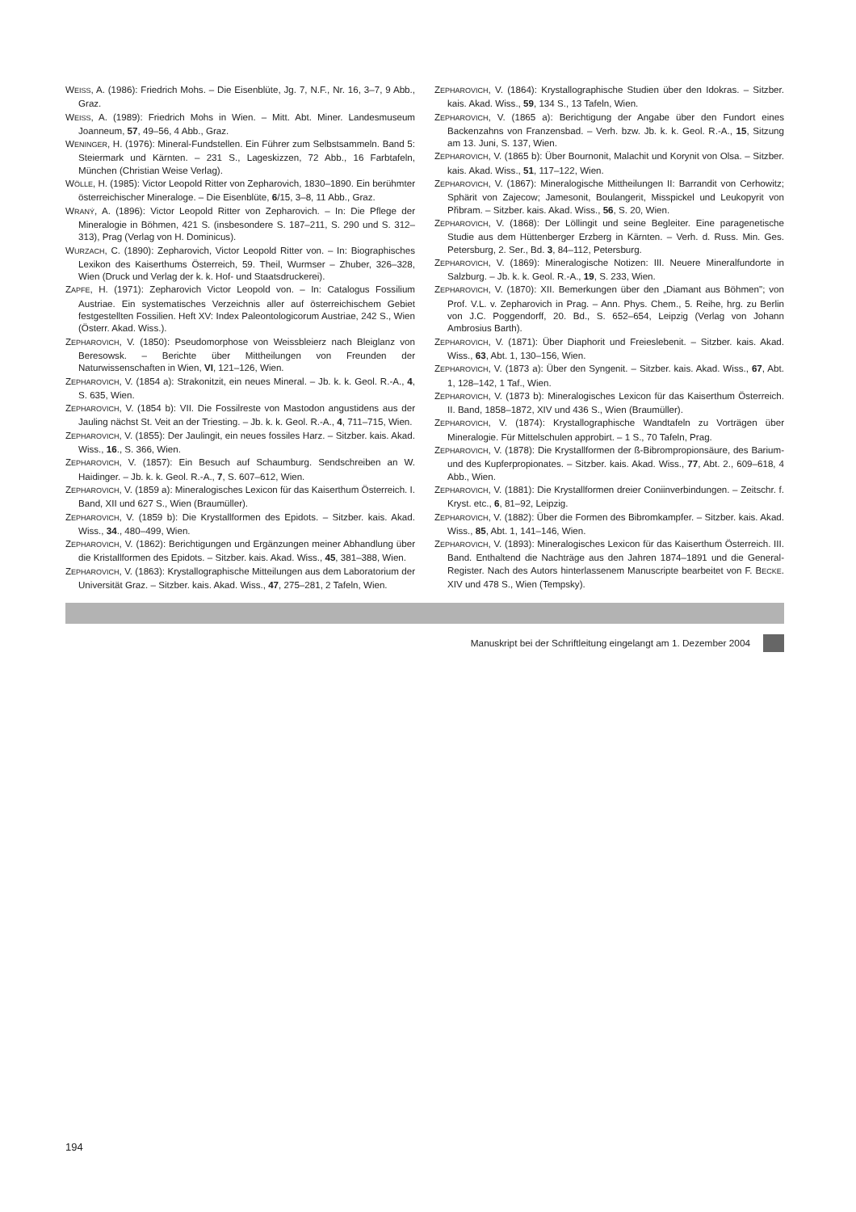WEISS, A. (1986): Friedrich Mohs. – Die Eisenblüte, Jg. 7, N.F., Nr. 16, 3–7, 9 Abb., Graz.
WEISS, A. (1989): Friedrich Mohs in Wien. – Mitt. Abt. Miner. Landesmuseum Joanneum, 57, 49–56, 4 Abb., Graz.
WENINGER, H. (1976): Mineral-Fundstellen. Ein Führer zum Selbstsammeln. Band 5: Steiermark und Kärnten. – 231 S., Lageskizzen, 72 Abb., 16 Farbtafeln, München (Christian Weise Verlag).
WÖLLE, H. (1985): Victor Leopold Ritter von Zepharovich, 1830–1890. Ein berühmter österreichischer Mineraloge. – Die Eisenblüte, 6/15, 3–8, 11 Abb., Graz.
WRANÝ, A. (1896): Victor Leopold Ritter von Zepharovich. – In: Die Pflege der Mineralogie in Böhmen, 421 S. (insbesondere S. 187–211, S. 290 und S. 312–313), Prag (Verlag von H. Dominicus).
WURZACH, C. (1890): Zepharovich, Victor Leopold Ritter von. – In: Biographisches Lexikon des Kaiserthums Österreich, 59. Theil, Wurmser – Zhuber, 326–328, Wien (Druck und Verlag der k. k. Hof- und Staatsdruckerei).
ZAPFE, H. (1971): Zepharovich Victor Leopold von. – In: Catalogus Fossilium Austriae. Ein systematisches Verzeichnis aller auf österreichischem Gebiet festgestellten Fossilien. Heft XV: Index Paleontologicorum Austriae, 242 S., Wien (Österr. Akad. Wiss.).
ZEPHAROVICH, V. (1850): Pseudomorphose von Weissbleierz nach Bleiglanz von Beresowsk. – Berichte über Mittheilungen von Freunden der Naturwissenschaften in Wien, VI, 121–126, Wien.
ZEPHAROVICH, V. (1854 a): Strakonitzit, ein neues Mineral. – Jb. k. k. Geol. R.-A., 4, S. 635, Wien.
ZEPHAROVICH, V. (1854 b): VII. Die Fossilreste von Mastodon angustidens aus der Jauling nächst St. Veit an der Triesting. – Jb. k. k. Geol. R.-A., 4, 711–715, Wien.
ZEPHAROVICH, V. (1855): Der Jaulingit, ein neues fossiles Harz. – Sitzber. kais. Akad. Wiss., 16., S. 366, Wien.
ZEPHAROVICH, V. (1857): Ein Besuch auf Schaumburg. Sendschreiben an W. Haidinger. – Jb. k. k. Geol. R.-A., 7, S. 607–612, Wien.
ZEPHAROVICH, V. (1859 a): Mineralogisches Lexicon für das Kaiserthum Österreich. I. Band, XII und 627 S., Wien (Braumüller).
ZEPHAROVICH, V. (1859 b): Die Krystallformen des Epidots. – Sitzber. kais. Akad. Wiss., 34., 480–499, Wien.
ZEPHAROVICH, V. (1862): Berichtigungen und Ergänzungen meiner Abhandlung über die Kristallformen des Epidots. – Sitzber. kais. Akad. Wiss., 45, 381–388, Wien.
ZEPHAROVICH, V. (1863): Krystallographische Mitteilungen aus dem Laboratorium der Universität Graz. – Sitzber. kais. Akad. Wiss., 47, 275–281, 2 Tafeln, Wien.
ZEPHAROVICH, V. (1864): Krystallographische Studien über den Idokras. – Sitzber. kais. Akad. Wiss., 59, 134 S., 13 Tafeln, Wien.
ZEPHAROVICH, V. (1865 a): Berichtigung der Angabe über den Fundort eines Backenzahns von Franzensbad. – Verh. bzw. Jb. k. k. Geol. R.-A., 15, Sitzung am 13. Juni, S. 137, Wien.
ZEPHAROVICH, V. (1865 b): Über Bournonit, Malachit und Korynit von Olsa. – Sitzber. kais. Akad. Wiss., 51, 117–122, Wien.
ZEPHAROVICH, V. (1867): Mineralogische Mittheilungen II: Barrandit von Cerhowitz; Sphärit von Zajecow; Jamesonit, Boulangerit, Misspickel und Leukopyrit von Přibram. – Sitzber. kais. Akad. Wiss., 56, S. 20, Wien.
ZEPHAROVICH, V. (1868): Der Löllingit und seine Begleiter. Eine paragenetische Studie aus dem Hüttenberger Erzberg in Kärnten. – Verh. d. Russ. Min. Ges. Petersburg, 2. Ser., Bd. 3, 84–112, Petersburg.
ZEPHAROVICH, V. (1869): Mineralogische Notizen: III. Neuere Mineralfundorte in Salzburg. – Jb. k. k. Geol. R.-A., 19, S. 233, Wien.
ZEPHAROVICH, V. (1870): XII. Bemerkungen über den „Diamant aus Böhmen"; von Prof. V.L. v. Zepharovich in Prag. – Ann. Phys. Chem., 5. Reihe, hrg. zu Berlin von J.C. Poggendorff, 20. Bd., S. 652–654, Leipzig (Verlag von Johann Ambrosius Barth).
ZEPHAROVICH, V. (1871): Über Diaphorit und Freieslebenit. – Sitzber. kais. Akad. Wiss., 63, Abt. 1, 130–156, Wien.
ZEPHAROVICH, V. (1873 a): Über den Syngenit. – Sitzber. kais. Akad. Wiss., 67, Abt. 1, 128–142, 1 Taf., Wien.
ZEPHAROVICH, V. (1873 b): Mineralogisches Lexicon für das Kaiserthum Österreich. II. Band, 1858–1872, XIV und 436 S., Wien (Braumüller).
ZEPHAROVICH, V. (1874): Krystallographische Wandtafeln zu Vorträgen über Mineralogie. Für Mittelschulen approbirt. – 1 S., 70 Tafeln, Prag.
ZEPHAROVICH, V. (1878): Die Krystallformen der ß-Bibrompropionsäure, des Barium- und des Kupferpropionates. – Sitzber. kais. Akad. Wiss., 77, Abt. 2., 609–618, 4 Abb., Wien.
ZEPHAROVICH, V. (1881): Die Krystallformen dreier Coniinverbindungen. – Zeitschr. f. Kryst. etc., 6, 81–92, Leipzig.
ZEPHAROVICH, V. (1882): Über die Formen des Bibromkampfer. – Sitzber. kais. Akad. Wiss., 85, Abt. 1, 141–146, Wien.
ZEPHAROVICH, V. (1893): Mineralogisches Lexicon für das Kaiserthum Österreich. III. Band. Enthaltend die Nachträge aus den Jahren 1874–1891 und die General-Register. Nach des Autors hinterlassenem Manuscripte bearbeitet von F. BECKE. XIV und 478 S., Wien (Tempsky).
Manuskript bei der Schriftleitung eingelangt am 1. Dezember 2004
194